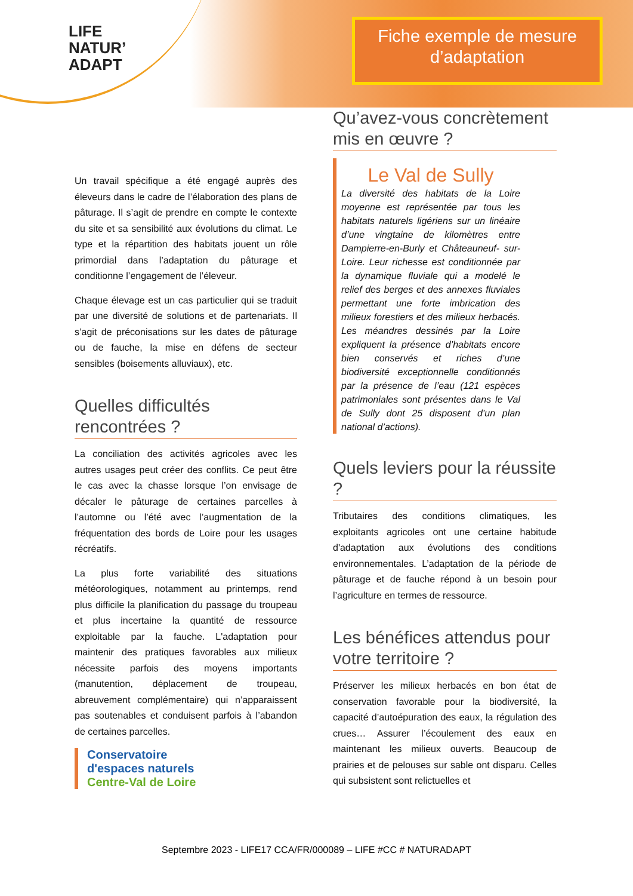LIFE
NATUR’
ADAPT
Fiche exemple de mesure d’adaptation
Un travail spécifique a été engagé auprès des éleveurs dans le cadre de l’élaboration des plans de pâturage. Il s’agit de prendre en compte le contexte du site et sa sensibilité aux évolutions du climat. Le type et la répartition des habitats jouent un rôle primordial dans l’adaptation du pâturage et conditionne l’engagement de l’éleveur.
Chaque élevage est un cas particulier qui se traduit par une diversité de solutions et de partenariats. Il s’agit de préconisations sur les dates de pâturage ou de fauche, la mise en défens de secteur sensibles (boisements alluviaux), etc.
Quelles difficultés rencontrées ?
La conciliation des activités agricoles avec les autres usages peut créer des conflits. Ce peut être le cas avec la chasse lorsque l’on envisage de décaler le pâturage de certaines parcelles à l’automne ou l’été avec l’augmentation de la fréquentation des bords de Loire pour les usages récréatifs.
La plus forte variabilité des situations météorologiques, notamment au printemps, rend plus difficile la planification du passage du troupeau et plus incertaine la quantité de ressource exploitable par la fauche. L'adaptation pour maintenir des pratiques favorables aux milieux nécessite parfois des moyens importants (manutention, déplacement de troupeau, abreuvement complémentaire) qui n’apparaissent pas soutenables et conduisent parfois à l’abandon de certaines parcelles.
Conservatoire
d'espaces naturels
Centre-Val de Loire
Qu’avez-vous concrètement mis en œuvre ?
Le Val de Sully
La diversité des habitats de la Loire moyenne est représentée par tous les habitats naturels ligériens sur un linéaire d’une vingtaine de kilomètres entre Dampierre-en-Burly et Châteauneuf- sur- Loire. Leur richesse est conditionnée par la dynamique fluviale qui a modelé le relief des berges et des annexes fluviales permettant une forte imbrication des milieux forestiers et des milieux herbacés. Les méandres dessinés par la Loire expliquent la présence d’habitats encore bien conservés et riches d’une biodiversité exceptionnelle conditionnés par la présence de l’eau (121 espèces patrimoniales sont présentes dans le Val de Sully dont 25 disposent d’un plan national d’actions).
Quels leviers pour la réussite ?
Tributaires des conditions climatiques, les exploitants agricoles ont une certaine habitude d'adaptation aux évolutions des conditions environnementales. L’adaptation de la période de pâturage et de fauche répond à un besoin pour l’agriculture en termes de ressource.
Les bénéfices attendus pour votre territoire ?
Préserver les milieux herbacés en bon état de conservation favorable pour la biodiversité, la capacité d’autoépuration des eaux, la régulation des crues… Assurer l’écoulement des eaux en maintenant les milieux ouverts. Beaucoup de prairies et de pelouses sur sable ont disparu. Celles qui subsistent sont relictuelles et
Septembre 2023 - LIFE17 CCA/FR/000089 – LIFE #CC # NATURADAPT